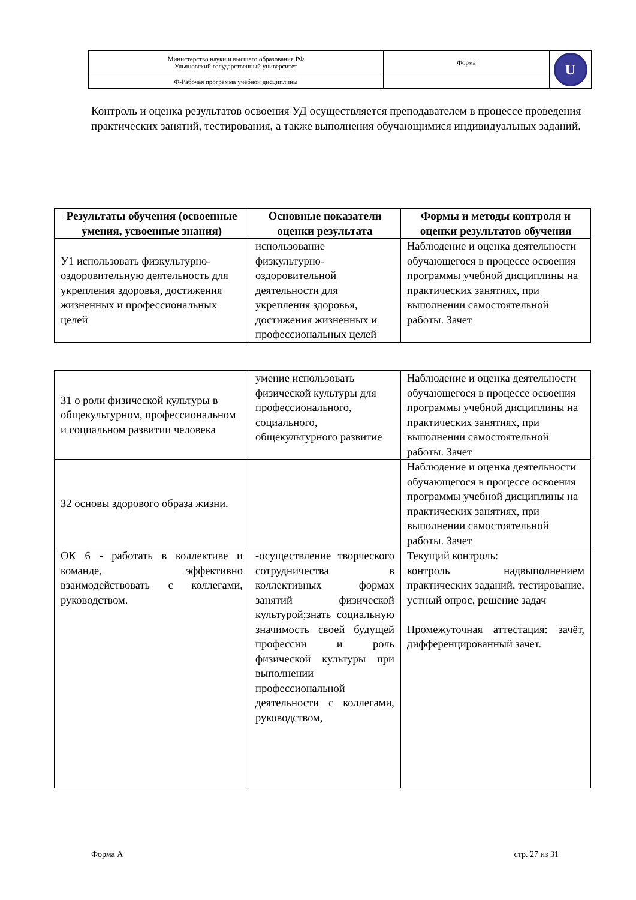| Министерство науки и высшего образования РФ Ульяновский государственный университет | Форма | U |
| Ф-Рабочая программа учебной дисциплины | | |
Контроль и оценка результатов освоения УД осуществляется преподавателем в процессе проведения практических занятий, тестирования, а также выполнения обучающимися индивидуальных заданий.
| Результаты обучения (освоенные умения, усвоенные знания) | Основные показатели оценки результата | Формы и методы контроля и оценки результатов обучения |
| --- | --- | --- |
| У1 использовать физкультурно-оздоровительную деятельность для укрепления здоровья, достижения жизненных и профессиональных целей | использование физкультурно-оздоровительной деятельности для укрепления здоровья, достижения жизненных и профессиональных целей | Наблюдение и оценка деятельности обучающегося в процессе освоения программы учебной дисциплины на практических занятиях, при выполнении самостоятельной работы. Зачет |
| З1 о роли физической культуры в общекультурном, профессиональном и социальном развитии человека | умение использовать физической культуры для профессионального, социального, общекультурного развитие | Наблюдение и оценка деятельности обучающегося в процессе освоения программы учебной дисциплины на практических занятиях, при выполнении самостоятельной работы. Зачет |
| З2 основы здорового образа жизни. | | Наблюдение и оценка деятельности обучающегося в процессе освоения программы учебной дисциплины на практических занятиях, при выполнении самостоятельной работы. Зачет |
| ОК 6 - работать в коллективе и команде, эффективно взаимодействовать с коллегами, руководством. | -осуществление творческого сотрудничества в коллективных формах занятий физической культурой;знать социальную значимость своей будущей профессии и роль физической культуры при выполнении профессиональной деятельности с коллегами, руководством, | Текущий контроль: контроль надвыполнением практических заданий, тестирование, устный опрос, решение задач Промежуточная аттестация: зачёт, дифференцированный зачет. |
Форма А стр. 27 из 31